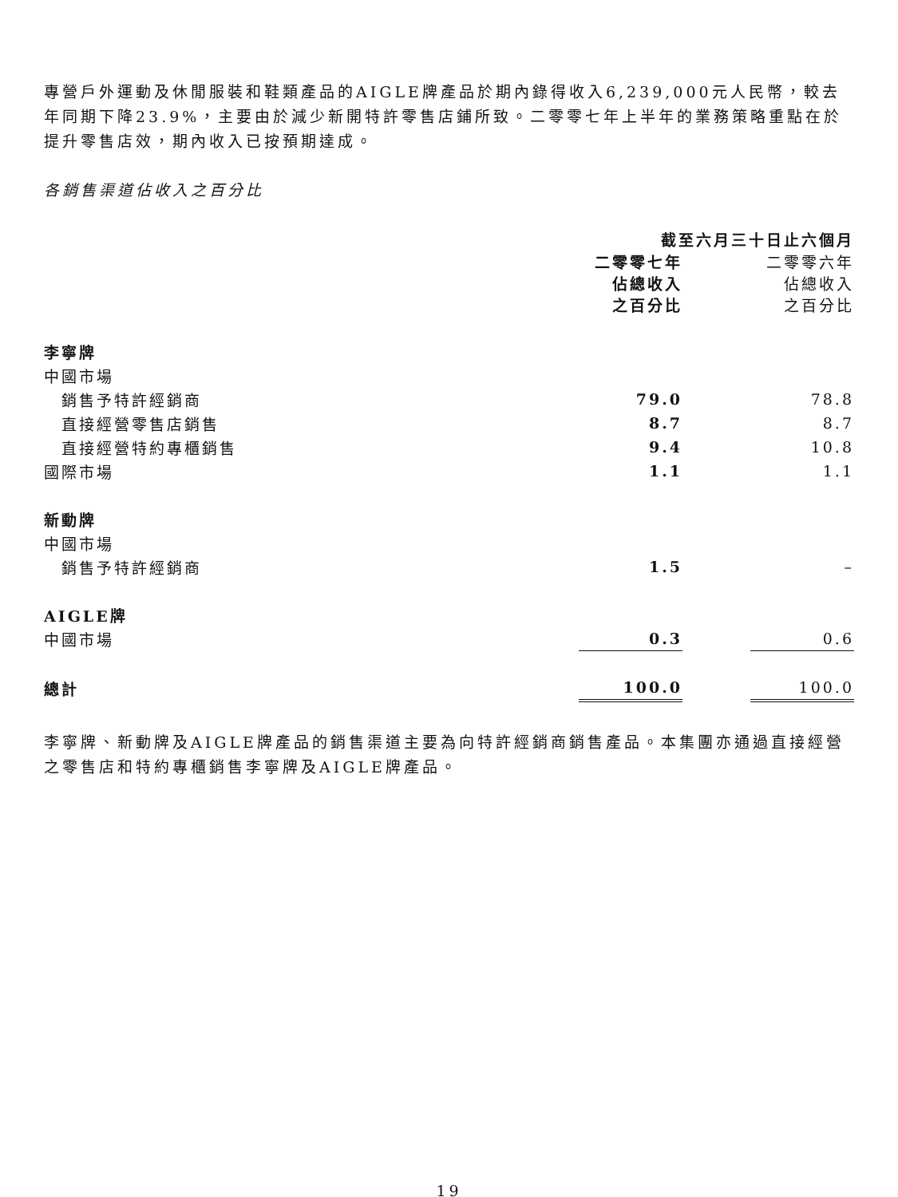專營戶外運動及休閒服裝和鞋類產品的AIGLE牌產品於期內錄得收入6,239,000元人民幣，較去年同期下降23.9%，主要由於減少新開特許零售店鋪所致。二零零七年上半年的業務策略重點在於提升零售店效，期內收入已按預期達成。
各銷售渠道佔收入之百分比
| | 截至六月三十日止六個月 | | |
| --- | --- | --- | --- |
| | 二零零七年 佔總收入 之百分比 | | 二零零六年 佔總收入 之百分比 |
| 李寧牌 | | | |
| 中國市場 | | | |
| 銷售予特許經銷商 | 79.0 | | 78.8 |
| 直接經營零售店銷售 | 8.7 | | 8.7 |
| 直接經營特約專櫃銷售 | 9.4 | | 10.8 |
| 國際市場 | 1.1 | | 1.1 |
| 新動牌 | | | |
| 中國市場 | | | |
| 銷售予特許經銷商 | 1.5 | | – |
| AIGLE牌 | | | |
| 中國市場 | 0.3 | | 0.6 |
| 總計 | 100.0 | | 100.0 |
李寧牌、新動牌及AIGLE牌產品的銷售渠道主要為向特許經銷商銷售產品。本集團亦通過直接經營之零售店和特約專櫃銷售李寧牌及AIGLE牌產品。
19